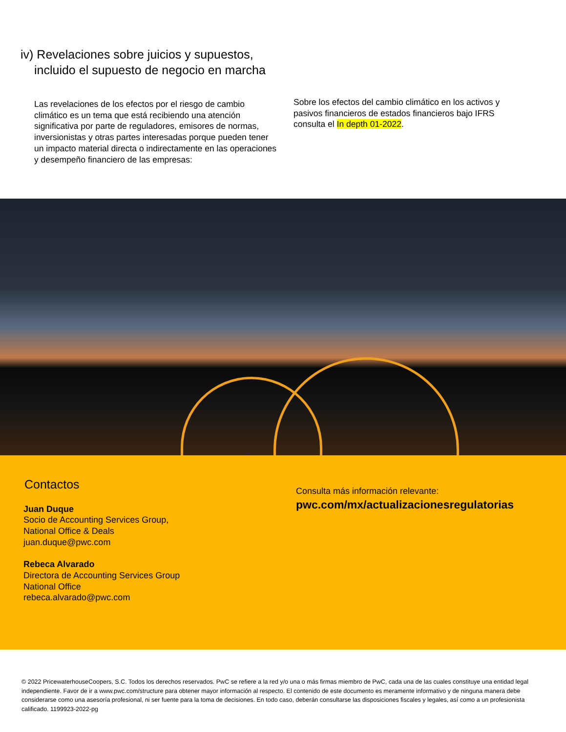iv) Revelaciones sobre juicios y supuestos, incluido el supuesto de negocio en marcha
Las revelaciones de los efectos por el riesgo de cambio climático es un tema que está recibiendo una atención significativa por parte de reguladores, emisores de normas, inversionistas y otras partes interesadas porque pueden tener un impacto material directa o indirectamente en las operaciones y desempeño financiero de las empresas:
Sobre los efectos del cambio climático en los activos y pasivos financieros de estados financieros bajo IFRS consulta el In depth 01-2022.
Contactos
Juan Duque
Socio de Accounting Services Group,
National Office & Deals
juan.duque@pwc.com
Rebeca Alvarado
Directora de Accounting Services Group
National Office
rebeca.alvarado@pwc.com
Consulta más información relevante:
pwc.com/mx/actualizacionesregulatorias
© 2022 PricewaterhouseCoopers, S.C. Todos los derechos reservados. PwC se refiere a la red y/o una o más firmas miembro de PwC, cada una de las cuales constituye una entidad legal independiente. Favor de ir a www.pwc.com/structure para obtener mayor información al respecto. El contenido de este documento es meramente informativo y de ninguna manera debe considerarse como una asesoría profesional, ni ser fuente para la toma de decisiones. En todo caso, deberán consultarse las disposiciones fiscales y legales, así como a un profesionista calificado. 1199923-2022-pg